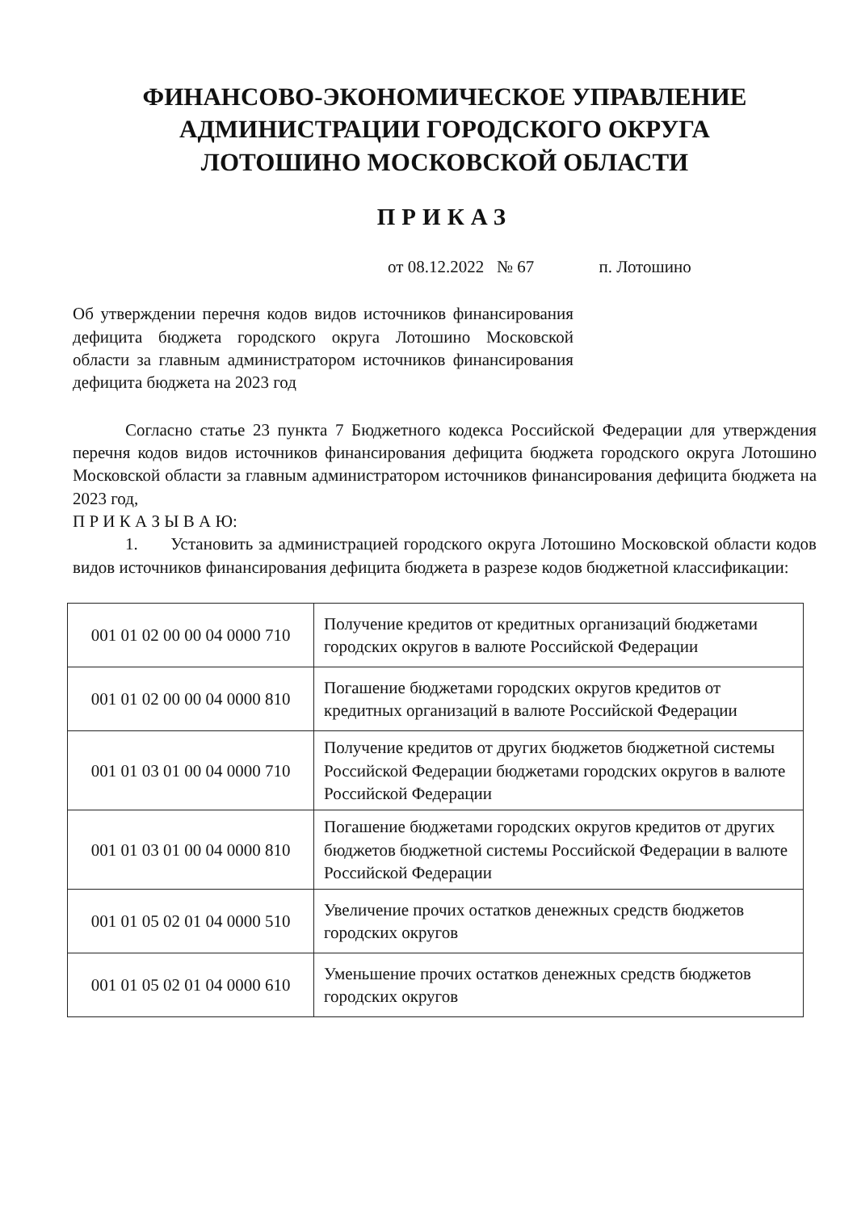ФИНАНСОВО-ЭКОНОМИЧЕСКОЕ УПРАВЛЕНИЕ
АДМИНИСТРАЦИИ ГОРОДСКОГО ОКРУГА
ЛОТОШИНО МОСКОВСКОЙ ОБЛАСТИ
ПРИКАЗ
от 08.12.2022 № 67 п. Лотошино
Об утверждении перечня кодов видов источников финансирования дефицита бюджета городского округа Лотошино Московской области за главным администратором источников финансирования дефицита бюджета на 2023 год
Согласно статье 23 пункта 7 Бюджетного кодекса Российской Федерации для утверждения перечня кодов видов источников финансирования дефицита бюджета городского округа Лотошино Московской области за главным администратором источников финансирования дефицита бюджета на 2023 год,
П Р И К А З Ы В А Ю:
1. Установить за администрацией городского округа Лотошино Московской области кодов видов источников финансирования дефицита бюджета в разрезе кодов бюджетной классификации:
| 001 01 02 00 00 04 0000 710 | Получение кредитов от кредитных организаций бюджетами городских округов в валюте Российской Федерации |
| 001 01 02 00 00 04 0000 810 | Погашение бюджетами городских округов кредитов от кредитных организаций в валюте Российской Федерации |
| 001 01 03 01 00 04 0000 710 | Получение кредитов от других бюджетов бюджетной системы Российской Федерации бюджетами городских округов в валюте Российской Федерации |
| 001 01 03 01 00 04 0000 810 | Погашение бюджетами городских округов кредитов от других бюджетов бюджетной системы Российской Федерации в валюте Российской Федерации |
| 001 01 05 02 01 04 0000 510 | Увеличение прочих остатков денежных средств бюджетов городских округов |
| 001 01 05 02 01 04 0000 610 | Уменьшение прочих остатков денежных средств бюджетов городских округов |